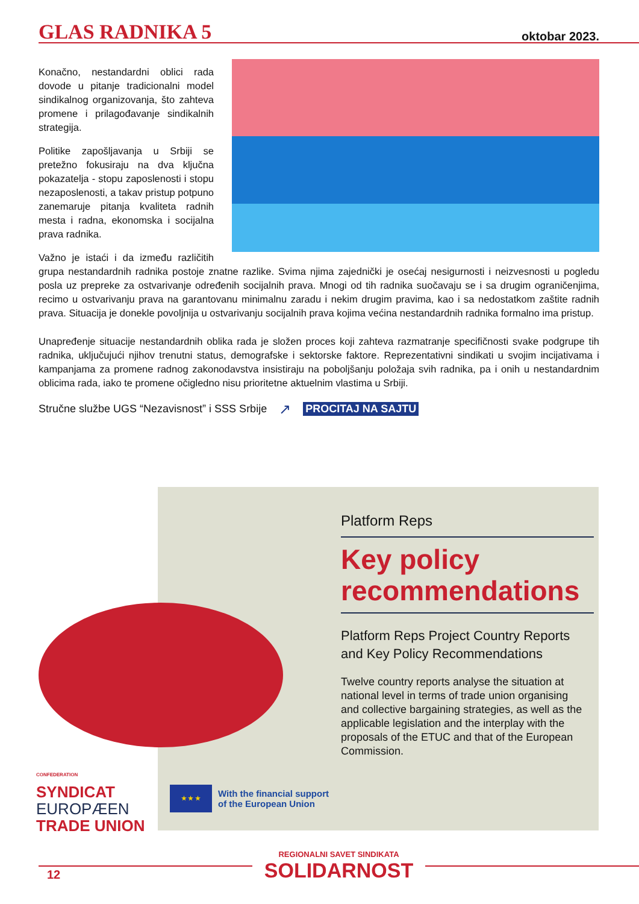GLAS RADNIKA 5
oktobar 2023.
Konačno, nestandardni oblici rada dovode u pitanje tradicionalni model sindikalnog organizovanja, što zahteva promene i prilagođavanje sindikalnih strategija.
Politike zapošljavanja u Srbiji se pretežno fokusiraju na dva ključna pokazatelja - stopu zaposlenosti i stopu nezaposlenosti, a takav pristup potpuno zanemaruje pitanja kvaliteta radnih mesta i radna, ekonomska i socijalna prava radnika.
Važno je istaći i da između različitih grupa nestandardnih radnika postoje znatne razlike. Svima njima zajednički je osećaj nesigurnosti i neizvesnosti u pogledu posla uz prepreke za ostvarivanje određenih socijalnih prava. Mnogi od tih radnika suočavaju se i sa drugim ograničenjima, recimo u ostvarivanju prava na garantovanu minimalnu zaradu i nekim drugim pravima, kao i sa nedostatkom zaštite radnih prava. Situacija je donekle povoljnija u ostvarivanju socijalnih prava kojima većina nestandardnih radnika formalno ima pristup.
Unapređenje situacije nestandardnih oblika rada je složen proces koji zahteva razmatranje specifičnosti svake podgrupe tih radnika, uključujući njihov trenutni status, demografske i sektorske faktore. Reprezentativni sindikati u svojim incijativama i kampanjama za promene radnog zakonodavstva insistiraju na poboljšanju položaja svih radnika, pa i onih u nestandardnim oblicima rada, iako te promene očigledno nisu prioritetne aktuelnim vlastima u Srbiji.
Stručne službe UGS “Nezavisnost” i SSS Srbije ↗ PROCITAJ NA SAJTU
Platform Reps
Key policy recommendations
Platform Reps Project Country Reports and Key Policy Recommendations
Twelve country reports analyse the situation at national level in terms of trade union organising and collective bargaining strategies, as well as the applicable legislation and the interplay with the proposals of the ETUC and that of the European Commission.
CONFEDERATION
SYNDICAT
EUROPÆEN
TRADE UNION
★ ★ ★
With the financial support
of the European Union
REGIONALNI SAVET SINDIKATA
SOLIDARNOST
12